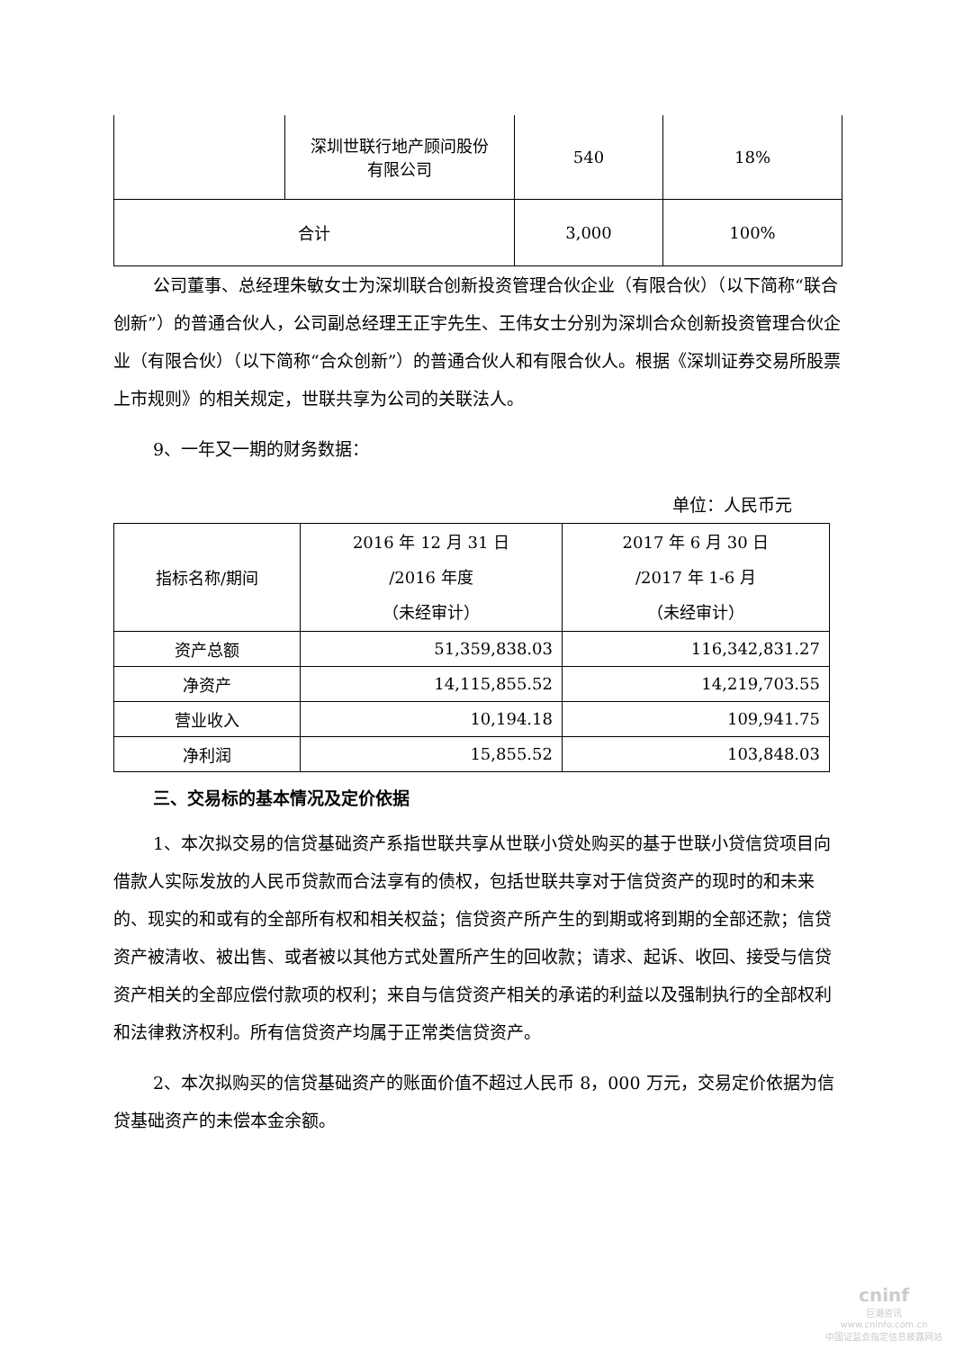| | 深圳世联行地产顾问股份 有限公司 | 540 | 18% |
| 合计 | | 3,000 | 100% |
公司董事、总经理朱敏女士为深圳联合创新投资管理合伙企业（有限合伙）（以下简称“联合创新”）的普通合伙人，公司副总经理王正宇先生、王伟女士分别为深圳合众创新投资管理合伙企业（有限合伙）（以下简称“合众创新”）的普通合伙人和有限合伙人。根据《深圳证券交易所股票上市规则》的相关规定，世联共享为公司的关联法人。
9、一年又一期的财务数据：
单位：人民币元
| 指标名称/期间 | 2016 年 12 月 31 日 /2016 年度 （未经审计） | 2017 年 6 月 30 日 /2017 年 1-6 月 （未经审计） |
| 资产总额 | 51,359,838.03 | 116,342,831.27 |
| 净资产 | 14,115,855.52 | 14,219,703.55 |
| 营业收入 | 10,194.18 | 109,941.75 |
| 净利润 | 15,855.52 | 103,848.03 |
三、交易标的基本情况及定价依据
1、本次拟交易的信贷基础资产系指世联共享从世联小贷处购买的基于世联小贷信贷项目向借款人实际发放的人民币贷款而合法享有的债权，包括世联共享对于信贷资产的现时的和未来的、现实的和或有的全部所有权和相关权益；信贷资产所产生的到期或将到期的全部还款；信贷资产被清收、被出售、或者被以其他方式处置所产生的回收款；请求、起诉、收回、接受与信贷资产相关的全部应偿付款项的权利；来自与信贷资产相关的承诺的利益以及强制执行的全部权利和法律救济权利。所有信贷资产均属于正常类信贷资产。
2、本次拟购买的信贷基础资产的账面价值不超过人民币 8，000 万元，交易定价依据为信贷基础资产的未偿本金余额。
cninf
巨潮资讯
www.cninfo.com.cn
中国证监会指定信息披露网站